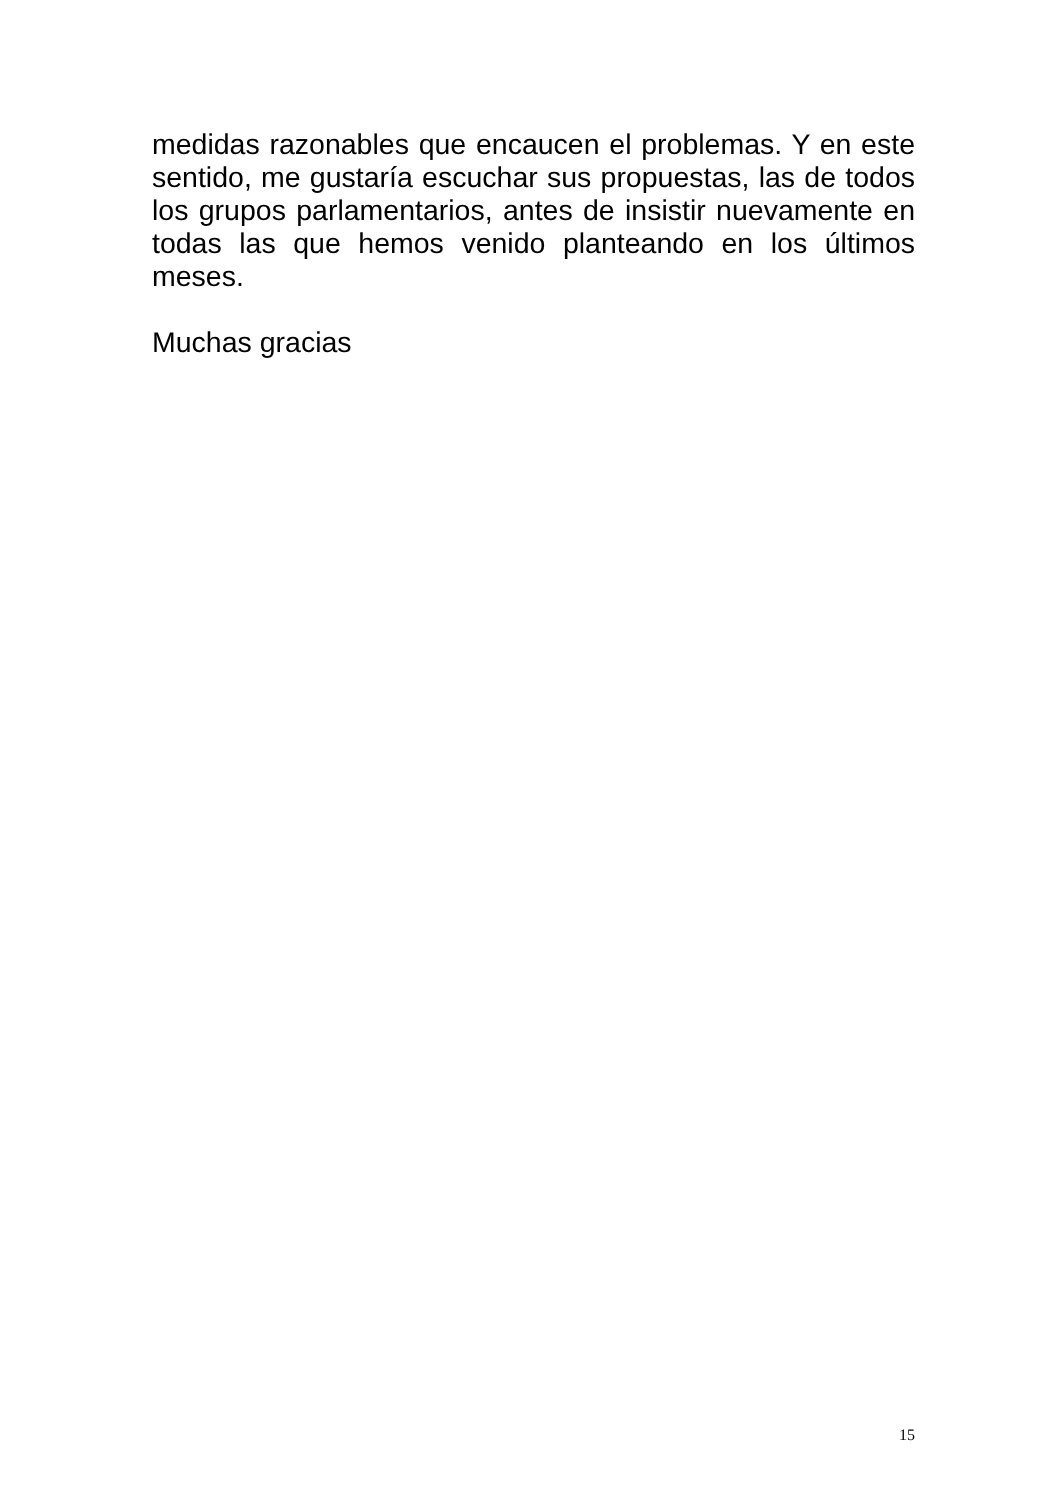medidas razonables que encaucen el problemas. Y en este sentido, me gustaría escuchar sus propuestas, las de todos los grupos parlamentarios, antes de insistir nuevamente en todas las que hemos venido planteando en los últimos meses.
Muchas gracias
15